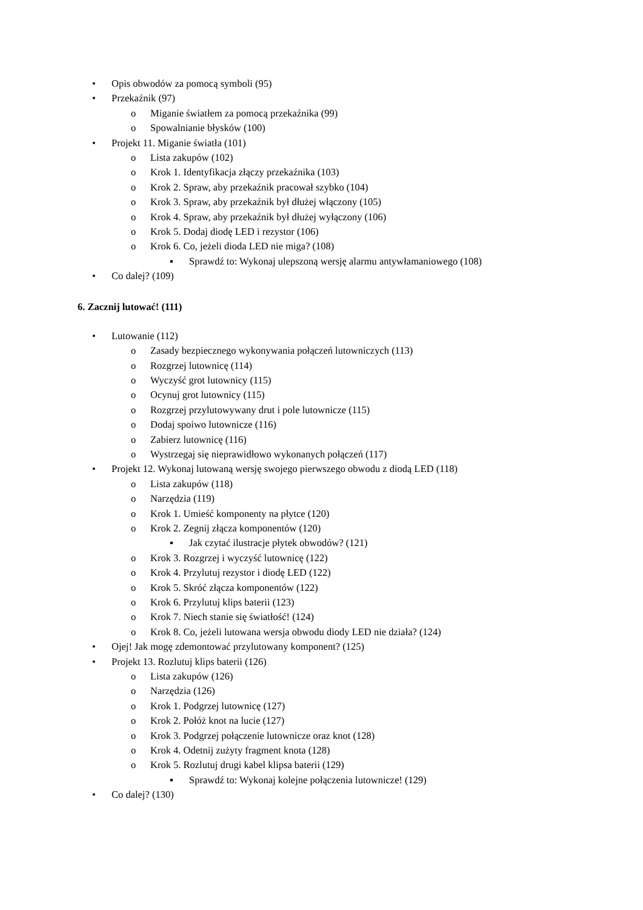• Opis obwodów za pomocą symboli (95)
• Przekaźnik (97)
o Miganie światłem za pomocą przekaźnika (99)
o Spowalnianie błysków (100)
• Projekt 11. Miganie światła (101)
o Lista zakupów (102)
o Krok 1. Identyfikacja złączy przekaźnika (103)
o Krok 2. Spraw, aby przekaźnik pracował szybko (104)
o Krok 3. Spraw, aby przekaźnik był dłużej włączony (105)
o Krok 4. Spraw, aby przekaźnik był dłużej wyłączony (106)
o Krok 5. Dodaj diodę LED i rezystor (106)
o Krok 6. Co, jeżeli dioda LED nie miga? (108)
▪ Sprawdź to: Wykonaj ulepszoną wersję alarmu antywłamaniowego (108)
• Co dalej? (109)
6. Zacznij lutować! (111)
• Lutowanie (112)
o Zasady bezpiecznego wykonywania połączeń lutowniczych (113)
o Rozgrzej lutownicę (114)
o Wyczyść grot lutownicy (115)
o Ocynuj grot lutownicy (115)
o Rozgrzej przylutowywany drut i pole lutownicze (115)
o Dodaj spoiwo lutownicze (116)
o Zabierz lutownicę (116)
o Wystrzegaj się nieprawidłowo wykonanych połączeń (117)
• Projekt 12. Wykonaj lutowaną wersję swojego pierwszego obwodu z diodą LED (118)
o Lista zakupów (118)
o Narzędzia (119)
o Krok 1. Umieść komponenty na płytce (120)
o Krok 2. Zegnij złącza komponentów (120)
▪ Jak czytać ilustracje płytek obwodów? (121)
o Krok 3. Rozgrzej i wyczyść lutownicę (122)
o Krok 4. Przylutuj rezystor i diodę LED (122)
o Krok 5. Skróć złącza komponentów (122)
o Krok 6. Przylutuj klips baterii (123)
o Krok 7. Niech stanie się światłość! (124)
o Krok 8. Co, jeżeli lutowana wersja obwodu diody LED nie działa? (124)
• Ojej! Jak mogę zdemontować przylutowany komponent? (125)
• Projekt 13. Rozlutuj klips baterii (126)
o Lista zakupów (126)
o Narzędzia (126)
o Krok 1. Podgrzej lutownicę (127)
o Krok 2. Połóż knot na lucie (127)
o Krok 3. Podgrzej połączenie lutownicze oraz knot (128)
o Krok 4. Odetnij zużyty fragment knota (128)
o Krok 5. Rozlutuj drugi kabel klipsa baterii (129)
▪ Sprawdź to: Wykonaj kolejne połączenia lutownicze! (129)
• Co dalej? (130)